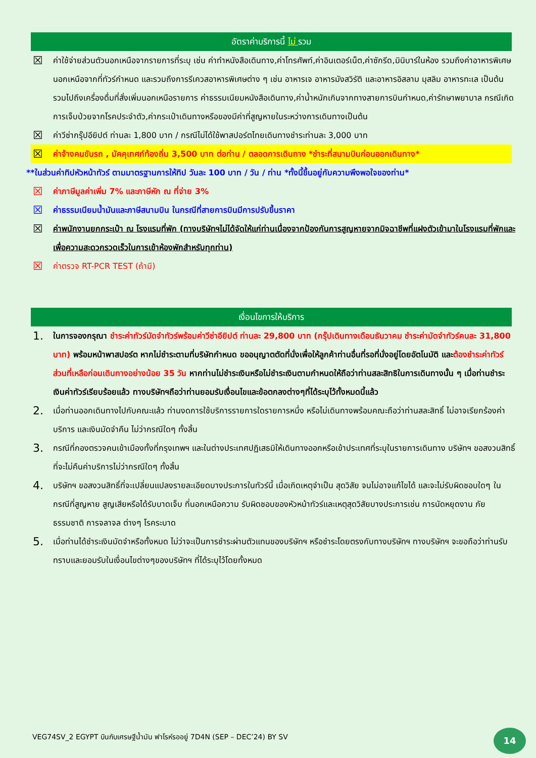อัตราค่าบริการนี้ ไม่ รวม
☒ ค่าใช้จ่ายส่วนตัวนอกเหนือจากรายการที่ระบุ เช่น ค่าทำหนังสือเดินทาง,ค่าโทรศัพท์,ค่าอินเตอร์เน็ต,ค่าซักรีด,มินิบาร์ในห้อง รวมถึงค่าอาหารพิเศษนอกเหนือจากที่ทัวร์กำหนด และรวมถึงการรีเควสอาหารพิเศษต่าง ๆ เช่น อาหารเจ อาหารมังสวิรัติ และอาหารอิสลาม มุสลิม อาหารทะเล เป็นต้น รวมไปถึงเครื่องดื่มที่สั่งเพิ่มนอกเหนือรายการ ค่าธรรมเนียมหนังสือเดินทาง,ค่าน้ำหนักเกินจากทางสายการบินกำหนด,ค่ารักษาพยาบาล กรณีเกิดการเจ็บป่วยจากโรคประจำตัว,ค่ากระเป๋าเดินทางหรือของมีค่าที่สูญหายในระหว่างการเดินทางเป็นต้น
☒ ค่าวีซ่ากรุ๊ปอียิปต์ ท่านละ 1,800 บาท / กรณีไม่ได้ใช้พาสปอร์ตไทยเดินทางชำระท่านละ 3,000 บาท
☒ ค่าจ้างคนขับรถ , มัคคุเทศก์ท้องถิ่น 3,500 บาท ต่อท่าน / ตลอดการเดินทาง *ชำระที่สนามบินก่อนออกเดินทาง*
**ในส่วนค่าทิปหัวหน้าทัวร์ ตามมาตรฐานการให้ทิป วันละ 100 บาท / วัน / ท่าน *ทั้งนี้ขึ้นอยู่กับความพึงพอใจของท่าน*
☒ ค่าภาษีมูลค่าเพิ่ม 7% และภาษีหัก ณ ที่จ่าย 3%
☒ ค่าธรรมเนียมน้ำมันและภาษีสนามบิน ในกรณีที่สายการบินมีการปรับขึ้นราคา
☒ ค่าพนักงานยกกระเป๋า ณ โรงแรมที่พัก (ทางบริษัทฯไม่ได้จัดให้แก่ท่านเนื่องจากป้องกันการสูญหายจากมิจฉาชีพที่แฝงตัวเข้ามาในโรงแรมที่พักและเพื่อความสะดวกรวดเร็วในการเข้าห้องพักสำหรับทุกท่าน)
☒ ค่าตรวจ RT-PCR TEST (ถ้ามี)
เงื่อนไขการให้บริการ
1. ในการจองกรุณา ชำระค่าทัวร์มัดจำทัวร์พร้อมค่าวีซ่าอียิปต์ ท่านละ 29,800 บาท (กรุ๊ปเดินทางเดือนธันวาคม ชำระค่ามัดจำทัวร์คนละ 31,800 บาท) พร้อมหน้าพาสปอร์ต หากไม่ชำระตามที่บริษัทกำหนด ขออนุญาตตัดที่นั่งเพื่อให้ลูกค้าท่านอื่นที่รอที่นั่งอยู่โดยอัตโนมัติ และต้องชำระค่าทัวร์ส่วนที่เหลือก่อนเดินทางอย่างน้อย 35 วัน หากท่านไม่ชำระเงินหรือไม่ชำระเงินตามกำหนดให้ถือว่าท่านสละสิทธิในการเดินทางนั้น ๆ เมื่อท่านชำระเงินค่าทัวร์เรียบร้อยแล้ว ทางบริษัทฯถือว่าท่านยอมรับเงื่อนไขและข้อตกลงต่างๆที่ได้ระบุไว้ทั้งหมดนี้แล้ว
2. เมื่อท่านออกเดินทางไปกับคณะแล้ว ท่านงดการใช้บริการรายการใดรายการหนึ่ง หรือไม่เดินทางพร้อมคณะถือว่าท่านสละสิทธิ์ ไม่อาจเรียกร้องค่าบริการ และเงินมัดจำคืน ไม่ว่ากรณีใดๆ ทั้งสิ้น
3. กรณีที่กองตรวจคนเข้าเมืองทั้งที่กรุงเทพฯ และในต่างประเทศปฏิเสธมิให้เดินทางออกหรือเข้าประเทศที่ระบุในรายการเดินทาง บริษัทฯ ขอสงวนสิทธิ์ที่จะไม่คืนค่าบริการไม่ว่ากรณีใดๆ ทั้งสิ้น
4. บริษัทฯ ขอสงวนสิทธิ์ที่จะเปลี่ยนแปลงรายละเอียดบางประการในทัวร์นี้ เมื่อเกิดเหตุจำเป็น สุดวิสัย จนไม่อาจแก้ไขได้ และจะไม่รับผิดชอบใดๆ ในกรณีที่สูญหาย สูญเสียหรือได้รับบาดเจ็บ ที่นอกเหนือความ รับผิดชอบของหัวหน้าทัวร์และเหตุสุดวิสัยบางประการเช่น การนัดหยุดงาน ภัยธรรมชาติ การจลาจล ต่างๆ โรคระบาด
5. เมื่อท่านได้ชำระเงินมัดจำหรือทั้งหมด ไม่ว่าจะเป็นการชำระผ่านตัวแทนของบริษัทฯ หรือชำระโดยตรงกับทางบริษัทฯ ทางบริษัทฯ จะขอถือว่าท่านรับทราบและยอมรับในเงื่อนไขต่างๆของบริษัทฯ ที่ได้ระบุไว้โดยทั้งหมด
VEG74SV_2 EGYPT บินกับเศรษฐีน้ำมัน ฟาโรห์รออยู่ 7D4N (SEP – DEC’24) BY SV
14